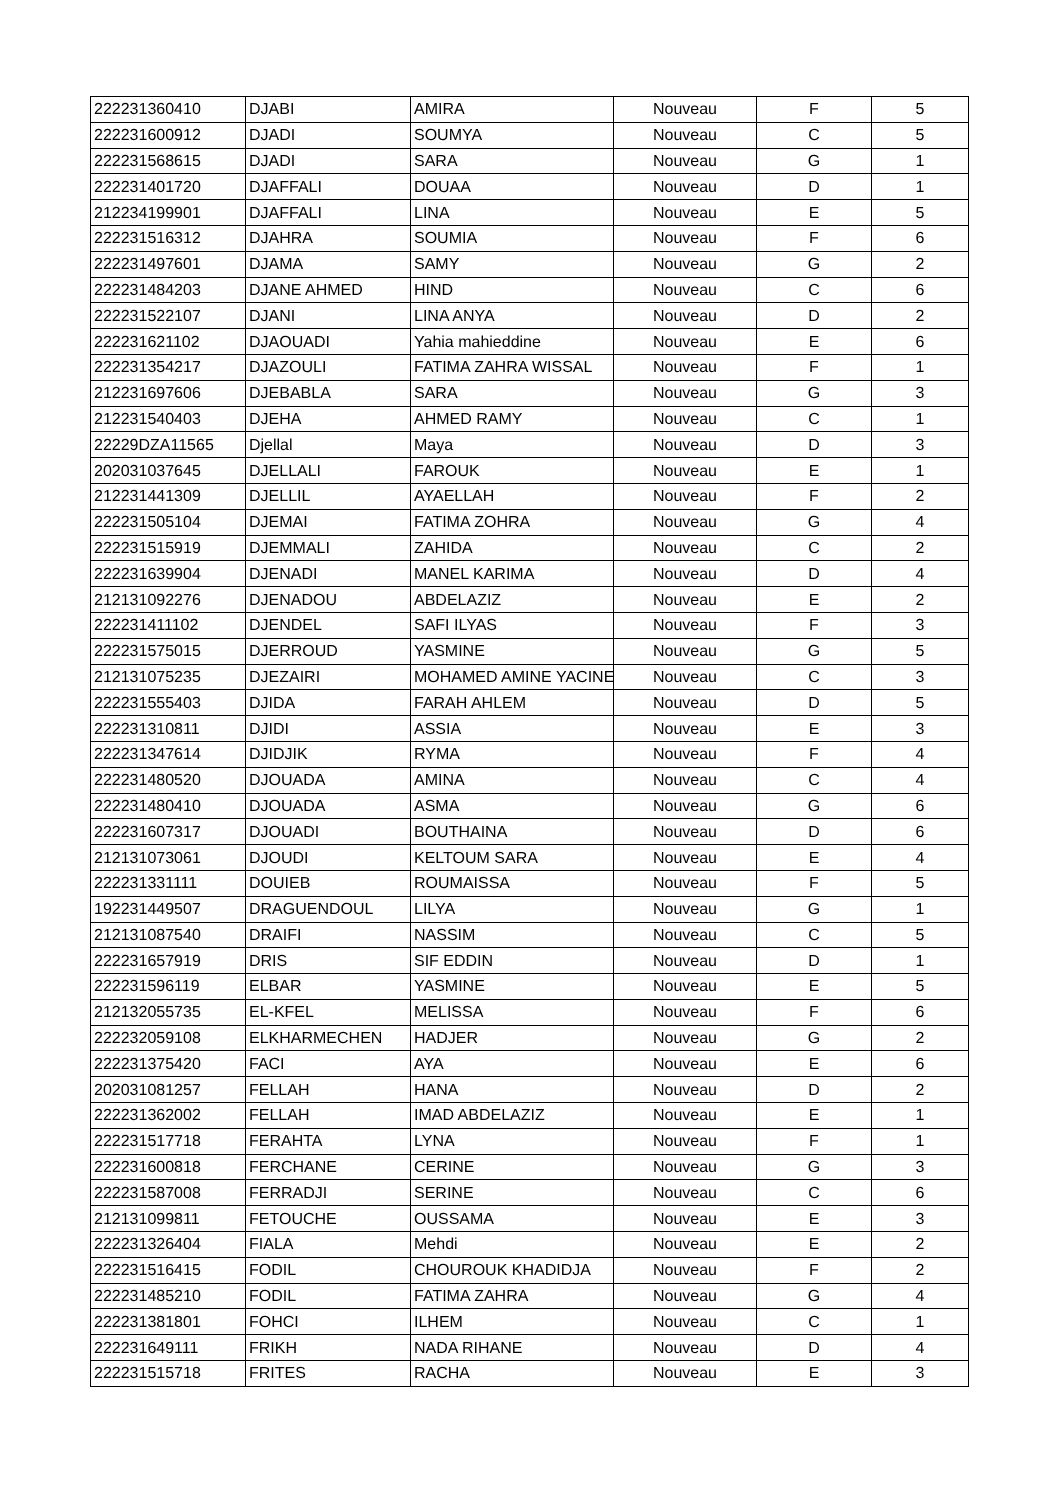| 222231360410 | DJABI | AMIRA | Nouveau | F | 5 |
| 222231600912 | DJADI | SOUMYA | Nouveau | C | 5 |
| 222231568615 | DJADI | SARA | Nouveau | G | 1 |
| 222231401720 | DJAFFALI | DOUAA | Nouveau | D | 1 |
| 212234199901 | DJAFFALI | LINA | Nouveau | E | 5 |
| 222231516312 | DJAHRA | SOUMIA | Nouveau | F | 6 |
| 222231497601 | DJAMA | SAMY | Nouveau | G | 2 |
| 222231484203 | DJANE AHMED | HIND | Nouveau | C | 6 |
| 222231522107 | DJANI | LINA ANYA | Nouveau | D | 2 |
| 222231621102 | DJAOUADI | Yahia mahieddine | Nouveau | E | 6 |
| 222231354217 | DJAZOULI | FATIMA ZAHRA WISSAL | Nouveau | F | 1 |
| 212231697606 | DJEBABLA | SARA | Nouveau | G | 3 |
| 212231540403 | DJEHA | AHMED RAMY | Nouveau | C | 1 |
| 22229DZA11565 | Djellal | Maya | Nouveau | D | 3 |
| 202031037645 | DJELLALI | FAROUK | Nouveau | E | 1 |
| 212231441309 | DJELLIL | AYAELLAH | Nouveau | F | 2 |
| 222231505104 | DJEMAI | FATIMA ZOHRA | Nouveau | G | 4 |
| 222231515919 | DJEMMALI | ZAHIDA | Nouveau | C | 2 |
| 222231639904 | DJENADI | MANEL KARIMA | Nouveau | D | 4 |
| 212131092276 | DJENADOU | ABDELAZIZ | Nouveau | E | 2 |
| 222231411102 | DJENDEL | SAFI ILYAS | Nouveau | F | 3 |
| 222231575015 | DJERROUD | YASMINE | Nouveau | G | 5 |
| 212131075235 | DJEZAIRI | MOHAMED AMINE YACINE | Nouveau | C | 3 |
| 222231555403 | DJIDA | FARAH AHLEM | Nouveau | D | 5 |
| 222231310811 | DJIDI | ASSIA | Nouveau | E | 3 |
| 222231347614 | DJIDJIK | RYMA | Nouveau | F | 4 |
| 222231480520 | DJOUADA | AMINA | Nouveau | C | 4 |
| 222231480410 | DJOUADA | ASMA | Nouveau | G | 6 |
| 222231607317 | DJOUADI | BOUTHAINA | Nouveau | D | 6 |
| 212131073061 | DJOUDI | KELTOUM SARA | Nouveau | E | 4 |
| 222231331111 | DOUIEB | ROUMAISSA | Nouveau | F | 5 |
| 192231449507 | DRAGUENDOUL | LILYA | Nouveau | G | 1 |
| 212131087540 | DRAIFI | NASSIM | Nouveau | C | 5 |
| 222231657919 | DRIS | SIF EDDIN | Nouveau | D | 1 |
| 222231596119 | ELBAR | YASMINE | Nouveau | E | 5 |
| 212132055735 | EL-KFEL | MELISSA | Nouveau | F | 6 |
| 222232059108 | ELKHARMECHEN | HADJER | Nouveau | G | 2 |
| 222231375420 | FACI | AYA | Nouveau | E | 6 |
| 202031081257 | FELLAH | HANA | Nouveau | D | 2 |
| 222231362002 | FELLAH | IMAD ABDELAZIZ | Nouveau | E | 1 |
| 222231517718 | FERAHTA | LYNA | Nouveau | F | 1 |
| 222231600818 | FERCHANE | CERINE | Nouveau | G | 3 |
| 222231587008 | FERRADJI | SERINE | Nouveau | C | 6 |
| 212131099811 | FETOUCHE | OUSSAMA | Nouveau | E | 3 |
| 222231326404 | FIALA | Mehdi | Nouveau | E | 2 |
| 222231516415 | FODIL | CHOUROUK KHADIDJA | Nouveau | F | 2 |
| 222231485210 | FODIL | FATIMA ZAHRA | Nouveau | G | 4 |
| 222231381801 | FOHCI | ILHEM | Nouveau | C | 1 |
| 222231649111 | FRIKH | NADA RIHANE | Nouveau | D | 4 |
| 222231515718 | FRITES | RACHA | Nouveau | E | 3 |